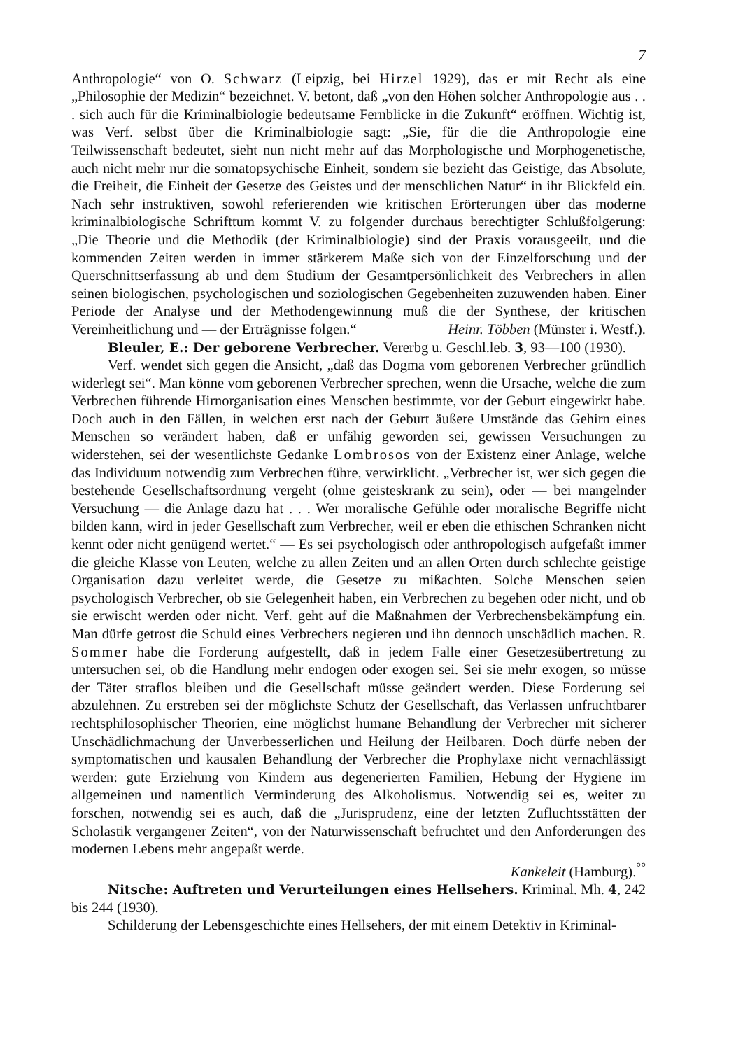7
Anthropologie“ von O. Schwarz (Leipzig, bei Hirzel 1929), das er mit Recht als eine „Philosophie der Medizin“ bezeichnet. V. betont, daß „von den Höhen solcher Anthropologie aus . . . sich auch für die Kriminalbiologie bedeutsame Fernblicke in die Zukunft“ eröffnen. Wichtig ist, was Verf. selbst über die Kriminalbiologie sagt: „Sie, für die die Anthropologie eine Teilwissenschaft bedeutet, sieht nun nicht mehr auf das Morphologische und Morphogenetische, auch nicht mehr nur die somatopsychische Einheit, sondern sie bezieht das Geistige, das Absolute, die Freiheit, die Einheit der Gesetze des Geistes und der menschlichen Natur“ in ihr Blickfeld ein. Nach sehr instruktiven, sowohl referierenden wie kritischen Erörterungen über das moderne kriminalbiologische Schrifttum kommt V. zu folgender durchaus berechtigter Schlußfolgerung: „Die Theorie und die Methodik (der Kriminalbiologie) sind der Praxis vorausgeeilt, und die kommenden Zeiten werden in immer stärkerem Maße sich von der Einzelforschung und der Querschnittserfassung ab und dem Studium der Gesamtpersönlichkeit des Verbrechers in allen seinen biologischen, psychologischen und soziologischen Gegebenheiten zuzuwenden haben. Einer Periode der Analyse und der Methodengewinnung muß die der Synthese, der kritischen Vereinheitlichung und — der Erträgnisse folgen.“ Heinr. Többen (Münster i. Westf.).
Bleuler, E.: Der geborene Verbrecher. Vererbg u. Geschl.leb. 3, 93—100 (1930).
Verf. wendet sich gegen die Ansicht, „daß das Dogma vom geborenen Verbrecher gründlich widerlegt sei“. Man könne vom geborenen Verbrecher sprechen, wenn die Ursache, welche die zum Verbrechen führende Hirnorganisation eines Menschen bestimmte, vor der Geburt eingewirkt habe. Doch auch in den Fällen, in welchen erst nach der Geburt äußere Umstände das Gehirn eines Menschen so verändert haben, daß er unfähig geworden sei, gewissen Versuchungen zu widerstehen, sei der wesentlichste Gedanke Lombrosos von der Existenz einer Anlage, welche das Individuum notwendig zum Verbrechen führe, verwirklicht. „Verbrecher ist, wer sich gegen die bestehende Gesellschaftsordnung vergeht (ohne geisteskrank zu sein), oder — bei mangelnder Versuchung — die Anlage dazu hat . . . Wer moralische Gefühle oder moralische Begriffe nicht bilden kann, wird in jeder Gesellschaft zum Verbrecher, weil er eben die ethischen Schranken nicht kennt oder nicht genügend wertet.“ — Es sei psychologisch oder anthropologisch aufgefaßt immer die gleiche Klasse von Leuten, welche zu allen Zeiten und an allen Orten durch schlechte geistige Organisation dazu verleitet werde, die Gesetze zu mißachten. Solche Menschen seien psychologisch Verbrecher, ob sie Gelegenheit haben, ein Verbrechen zu begehen oder nicht, und ob sie erwischt werden oder nicht. Verf. geht auf die Maßnahmen der Verbrechensbekämpfung ein. Man dürfe getrost die Schuld eines Verbrechers negieren und ihn dennoch unschädlich machen. R. Sommer habe die Forderung aufgestellt, daß in jedem Falle einer Gesetzesübertretung zu untersuchen sei, ob die Handlung mehr endogen oder exogen sei. Sei sie mehr exogen, so müsse der Täter straflos bleiben und die Gesellschaft müsse geändert werden. Diese Forderung sei abzulehnen. Zu erstreben sei der möglichste Schutz der Gesellschaft, das Verlassen unfruchtbarer rechtsphilosophischer Theorien, eine möglichst humane Behandlung der Verbrecher mit sicherer Unschädlichmachung der Unverbesserlichen und Heilung der Heilbaren. Doch dürfe neben der symptomatischen und kausalen Behandlung der Verbrecher die Prophylaxe nicht vernachlässigt werden: gute Erziehung von Kindern aus degenerierten Familien, Hebung der Hygiene im allgemeinen und namentlich Verminderung des Alkoholismus. Notwendig sei es, weiter zu forschen, notwendig sei es auch, daß die „Jurisprudenz, eine der letzten Zufluchtsstätten der Scholastik vergangener Zeiten“, von der Naturwissenschaft befruchtet und den Anforderungen des modernen Lebens mehr angepaßt werde.
Kankeleit (Hamburg).<sup>°°</sup>
Nitsche: Auftreten und Verurteilungen eines Hellsehers. Kriminal. Mh. 4, 242 bis 244 (1930).
Schilderung der Lebensgeschichte eines Hellsehers, der mit einem Detektiv in Kriminal-